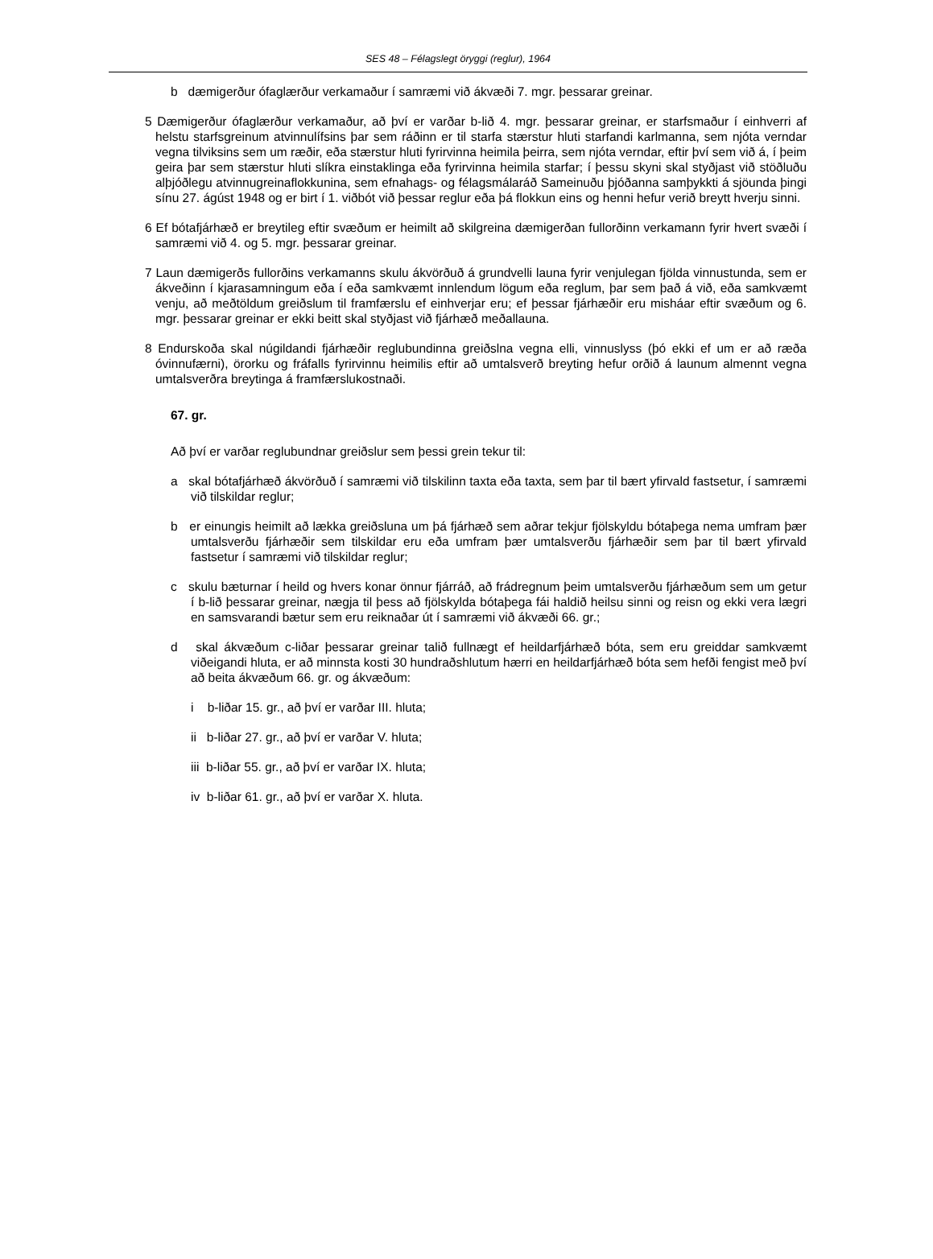SES 48 – Félagslegt öryggi (reglur), 1964
b dæmigerður ófaglærður verkamaður í samræmi við ákvæði 7. mgr. þessarar greinar.
5 Dæmigerður ófaglærður verkamaður, að því er varðar b-lið 4. mgr. þessarar greinar, er starfsmaður í einhverri af helstu starfsgreinum atvinnulífsins þar sem ráðinn er til starfa stærstur hluti starfandi karlmanna, sem njóta verndar vegna tilviksins sem um ræðir, eða stærstur hluti fyrirvinna heimila þeirra, sem njóta verndar, eftir því sem við á, í þeim geira þar sem stærstur hluti slíkra einstaklinga eða fyrirvinna heimila starfar; í þessu skyni skal styðjast við stöðluðu alþjóðlegu atvinnugreinaflokkunina, sem efnahags- og félagsmálaráð Sameinuðu þjóðanna samþykkti á sjöunda þingi sínu 27. ágúst 1948 og er birt í 1. viðbót við þessar reglur eða þá flokkun eins og henni hefur verið breytt hverju sinni.
6 Ef bótafjárhæð er breytileg eftir svæðum er heimilt að skilgreina dæmigerðan fullorðinn verkamann fyrir hvert svæði í samræmi við 4. og 5. mgr. þessarar greinar.
7 Laun dæmigerðs fullorðins verkamanns skulu ákvörðuð á grundvelli launa fyrir venjulegan fjölda vinnustunda, sem er ákveðinn í kjarasamningum eða í eða samkvæmt innlendum lögum eða reglum, þar sem það á við, eða samkvæmt venju, að meðtöldum greiðslum til framfærslu ef einhverjar eru; ef þessar fjárhæðir eru misháar eftir svæðum og 6. mgr. þessarar greinar er ekki beitt skal styðjast við fjárhæð meðallauna.
8 Endurskoða skal núgildandi fjárhæðir reglubundinna greiðslna vegna elli, vinnuslyss (þó ekki ef um er að ræða óvinnufærni), örorku og fráfalls fyrirvinnu heimilis eftir að umtalsverð breyting hefur orðið á launum almennt vegna umtalsverðra breytinga á framfærslukostnaði.
67. gr.
Að því er varðar reglubundnar greiðslur sem þessi grein tekur til:
a skal bótafjárhæð ákvörðuð í samræmi við tilskilinn taxta eða taxta, sem þar til bært yfirvald fastsetur, í samræmi við tilskildar reglur;
b er einungis heimilt að lækka greiðsluna um þá fjárhæð sem aðrar tekjur fjölskyldu bótaþega nema umfram þær umtalsverðu fjárhæðir sem tilskildar eru eða umfram þær umtalsverðu fjárhæðir sem þar til bært yfirvald fastsetur í samræmi við tilskildar reglur;
c skulu bæturnar í heild og hvers konar önnur fjárráð, að frádregnum þeim umtalsverðu fjárhæðum sem um getur í b-lið þessarar greinar, nægja til þess að fjölskylda bótaþega fái haldið heilsu sinni og reisn og ekki vera lægri en samsvarandi bætur sem eru reiknaðar út í samræmi við ákvæði 66. gr.;
d skal ákvæðum c-liðar þessarar greinar talið fullnægt ef heildarfjárhæð bóta, sem eru greiddar samkvæmt viðeigandi hluta, er að minnsta kosti 30 hundraðshlutum hærri en heildarfjárhæð bóta sem hefði fengist með því að beita ákvæðum 66. gr. og ákvæðum:
i b-liðar 15. gr., að því er varðar III. hluta;
ii b-liðar 27. gr., að því er varðar V. hluta;
iii b-liðar 55. gr., að því er varðar IX. hluta;
iv b-liðar 61. gr., að því er varðar X. hluta.